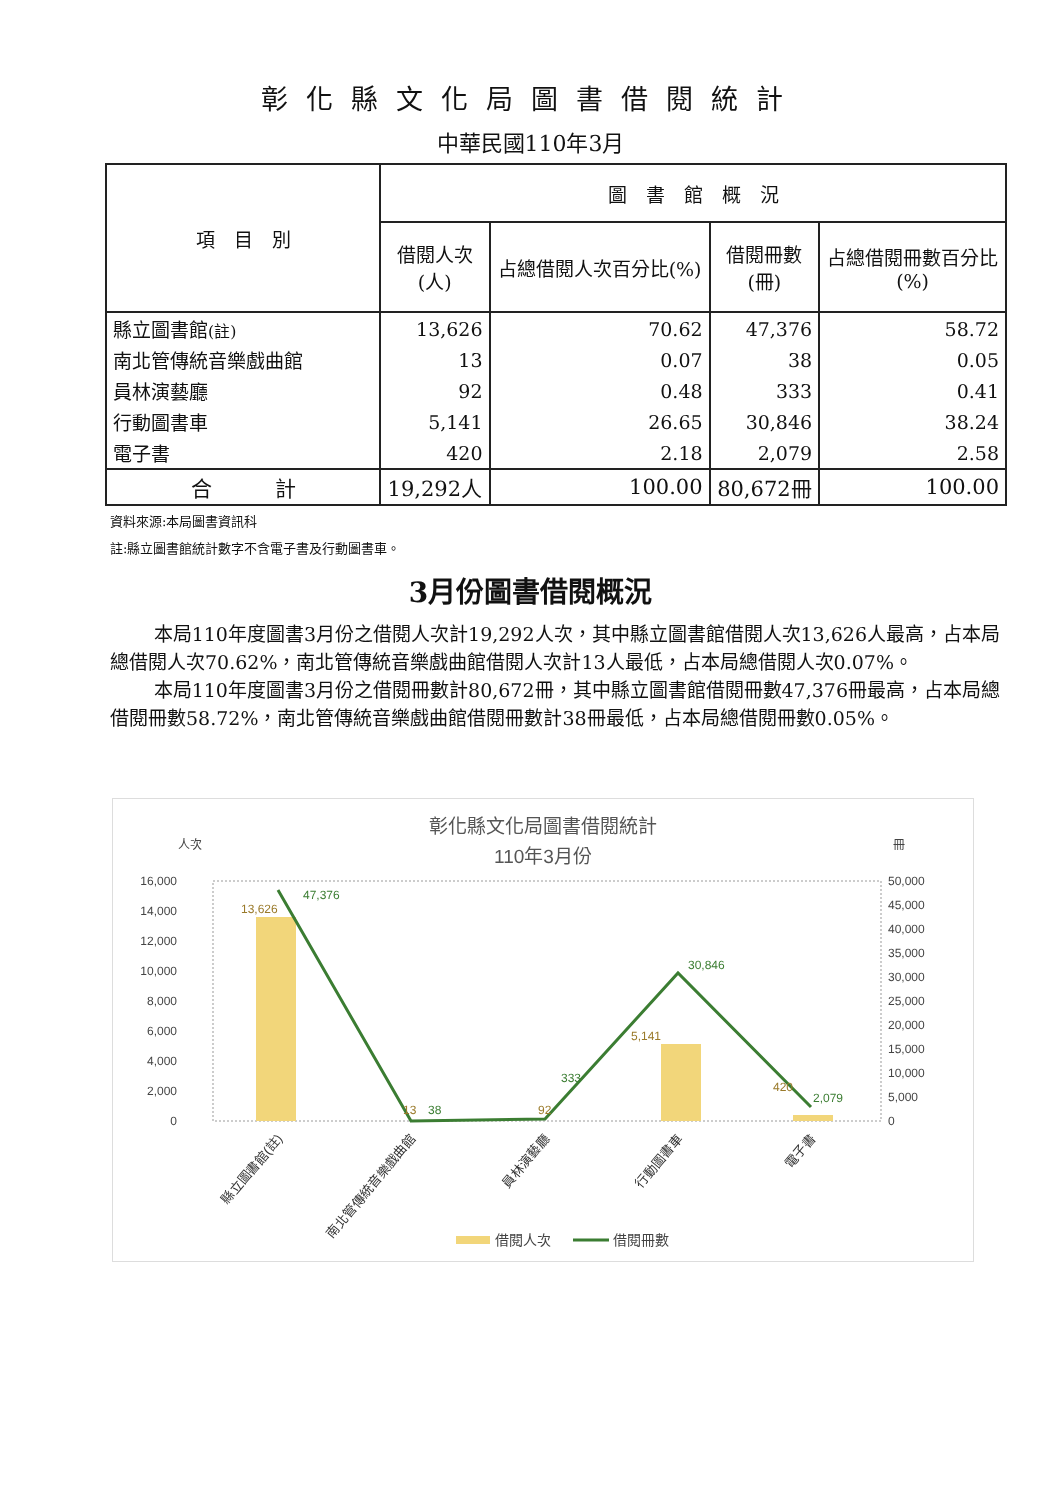彰化縣文化局圖書借閱統計
中華民國110年3月
| 項 目 別 | 圖 書 館 概 況 | | | |
| --- | --- | --- | --- | --- |
| | 借閱人次 (人) | 占總借閱人次百分比(%) | 借閱冊數 (冊) | 占總借閱冊數百分比 (%) |
| 縣立圖書館 (註) | 13,626 | 70.62 | 47,376 | 58.72 |
| 南北管傳統音樂戲曲館 | 13 | 0.07 | 38 | 0.05 |
| 員林演藝廳 | 92 | 0.48 | 333 | 0.41 |
| 行動圖書車 | 5,141 | 26.65 | 30,846 | 38.24 |
| 電子書 | 420 | 2.18 | 2,079 | 2.58 |
| 合 計 | 19,292人 | 100.00 | 80,672冊 | 100.00 |
資料來源:本局圖書資訊科
註:縣立圖書館統計數字不含電子書及行動圖書車。
3月份圖書借閱概況
本局110年度圖書3月份之借閱人次計19,292人次，其中縣立圖書館借閱人次13,626人最高，占本局總借閱人次70.62%，南北管傳統音樂戲曲館借閱人次計13人最低，占本局總借閱人次0.07%。
本局110年度圖書3月份之借閱冊數計80,672冊，其中縣立圖書館借閱冊數47,376冊最高，占本局總借閱冊數58.72%，南北管傳統音樂戲曲館借閱冊數計38冊最低，占本局總借閱冊數0.05%。
彰化縣文化局圖書借閱統計
110年3月份
人次
冊
16,000
14,000
12,000
10,000
8,000
6,000
4,000
2,000
0
50,000
45,000
40,000
35,000
30,000
25,000
20,000
15,000
10,000
5,000
0
13,626
13
92
5,141
420
47,376
38
333
30,846
2,079
縣立圖書館(註)
南北管傳統音樂戲曲館
員林演藝廳
行動圖書車
電子書
借閱人次
借閱冊數